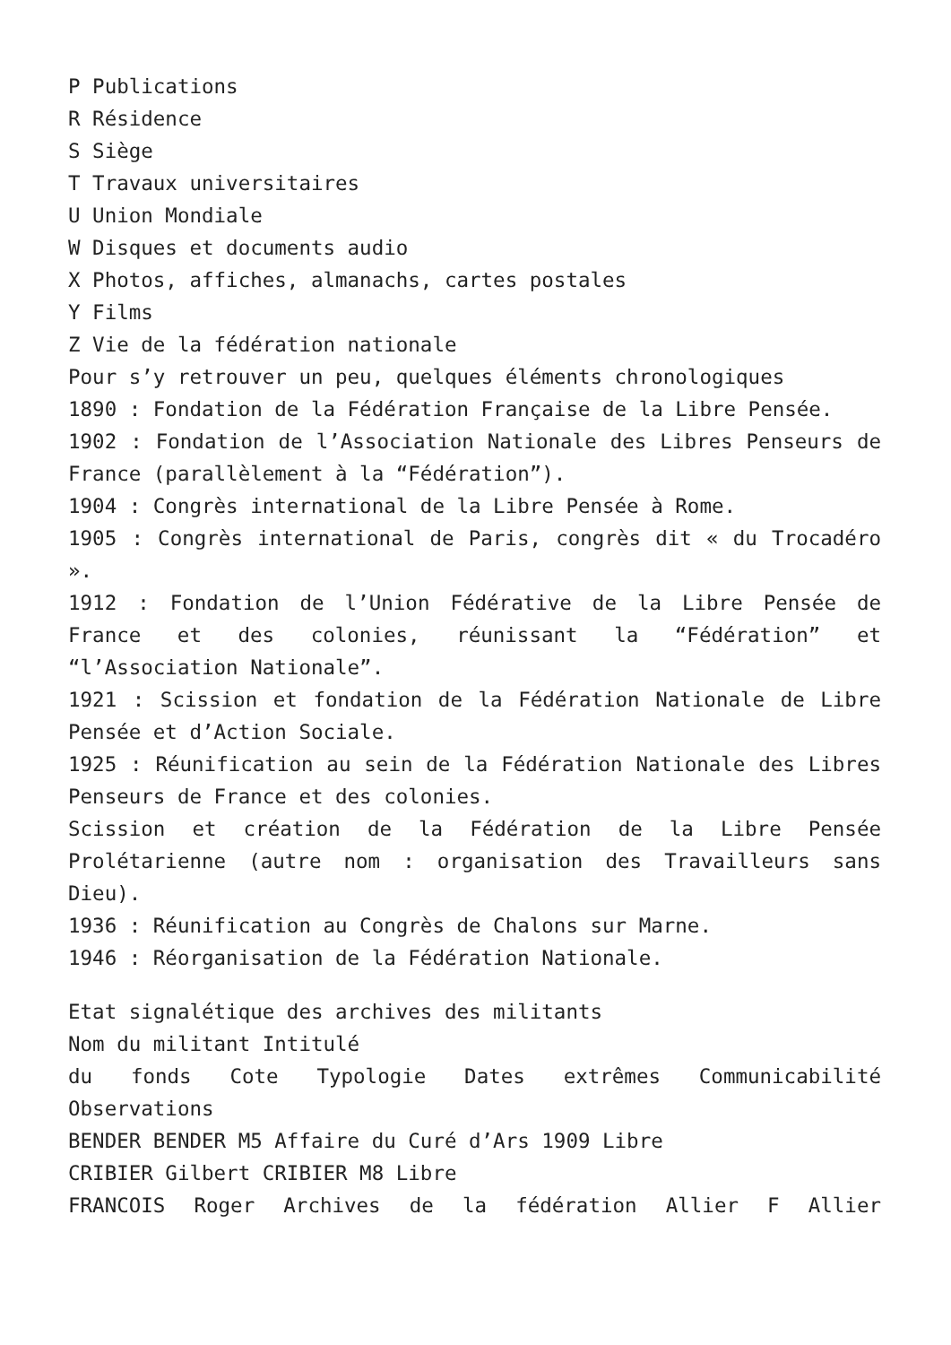P Publications
R Résidence
S Siège
T Travaux universitaires
U Union Mondiale
W Disques et documents audio
X Photos, affiches, almanachs, cartes postales
Y Films
Z Vie de la fédération nationale
Pour s’y retrouver un peu, quelques éléments chronologiques
1890 : Fondation de la Fédération Française de la Libre Pensée.
1902 : Fondation de l’Association Nationale des Libres Penseurs de France (parallèlement à la “Fédération”).
1904 : Congrès international de la Libre Pensée à Rome.
1905 : Congrès international de Paris, congrès dit « du Trocadéro ».
1912 : Fondation de l’Union Fédérative de la Libre Pensée de France et des colonies, réunissant la “Fédération” et “l’Association Nationale”.
1921 : Scission et fondation de la Fédération Nationale de Libre Pensée et d’Action Sociale.
1925 : Réunification au sein de la Fédération Nationale des Libres Penseurs de France et des colonies.
Scission et création de la Fédération de la Libre Pensée Prolétarienne (autre nom : organisation des Travailleurs sans Dieu).
1936 : Réunification au Congrès de Chalons sur Marne.
1946 : Réorganisation de la Fédération Nationale.
Etat signalétique des archives des militants
Nom du militant Intitulé
du fonds Cote Typologie Dates extrêmes Communicabilité Observations
BENDER BENDER M5 Affaire du Curé d’Ars 1909 Libre
CRIBIER Gilbert CRIBIER M8 Libre
FRANCOIS Roger Archives de la fédération Allier F Allier